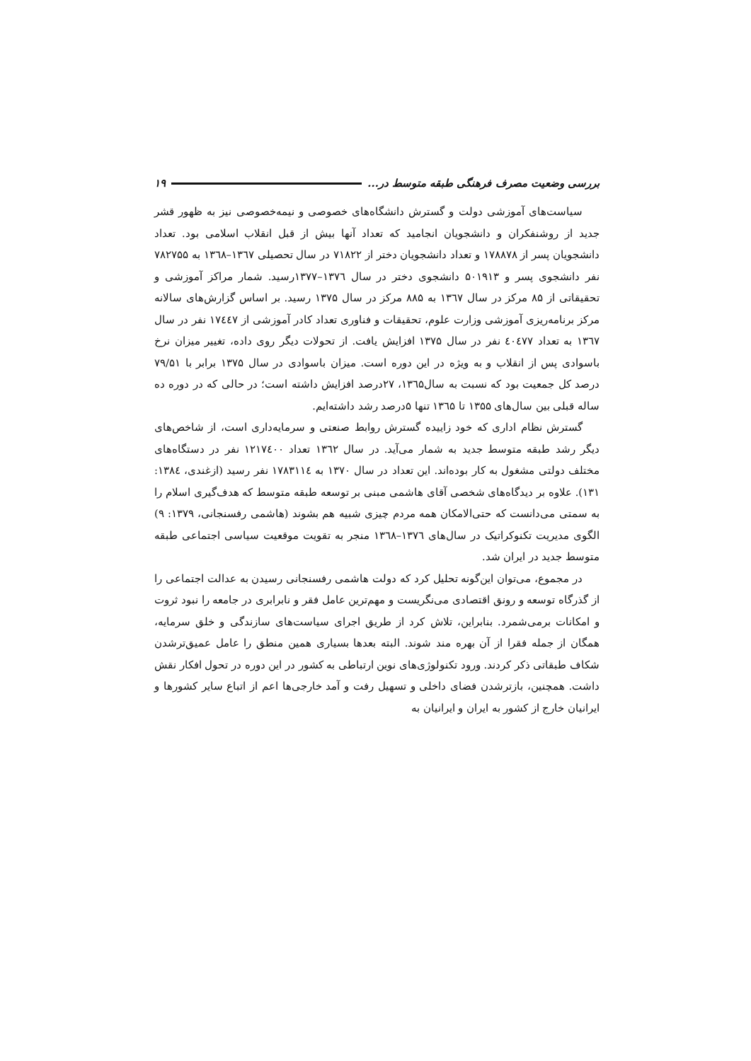بررسی وضعیت مصرف فرهنگی طبقه متوسط در... ۱۹
سیاست‌های آموزشی دولت و گسترش دانشگاه‌های خصوصی و نیمه‌خصوصی نیز به ظهور قشر جدید از روشنفکران و دانشجویان انجامید که تعداد آنها بیش از قبل انقلاب اسلامی بود. تعداد دانشجویان پسر از ۱۷۸۸۷۸ و تعداد دانشجویان دختر از ۷۱۸۲۲ در سال تحصیلی ۱۳٦۷–۱۳٦۸ به ۷۸۲۷۵۵ نفر دانشجوی پسر و ۵۰۱۹۱۳ دانشجوی دختر در سال ۱۳۷٦–۱۳۷۷رسید. شمار مراکز آموزشی و تحقیقاتی از ۸۵ مرکز در سال ۱۳٦۷ به ۸۸۵ مرکز در سال ۱۳۷۵ رسید. بر اساس گزارش‌های سالانه مرکز برنامه‌ریزی آموزشی وزارت علوم، تحقیقات و فناوری تعداد کادر آموزشی از ۱۷٤٤۷ نفر در سال ۱۳٦۷ به تعداد ٤۰٤۷۷ نفر در سال ۱۳۷۵ افزایش یافت. از تحولات دیگر روی داده، تغییر میزان نرخ باسوادی پس از انقلاب و به ویژه در این دوره است. میزان باسوادی در سال ۱۳۷۵ برابر با ۷۹/۵۱ درصد کل جمعیت بود که نسبت به سال۱۳٦۵، ۲۷درصد افزایش داشته است؛ در حالی که در دوره ده ساله قبلی بین سال‌های ۱۳۵۵ تا ۱۳٦۵ تنها ۵درصد رشد داشته‌ایم.
گسترش نظام اداری که خود زاییده گسترش روابط صنعتی و سرمایه‌داری است، از شاخص‌های دیگر رشد طبقه متوسط جدید به شمار می‌آید. در سال ۱۳٦۲ تعداد ۱۲۱۷٤۰۰ نفر در دستگاه‌های مختلف دولتی مشغول به کار بوده‌اند. این تعداد در سال ۱۳۷۰ به ۱۷۸۳۱۱٤ نفر رسید (ازغندی، ۱۳۸٤: ۱۳۱). علاوه بر دیدگاه‌های شخصی آقای هاشمی مبنی بر توسعه طبقه متوسط که هدف‌گیری اسلام را به سمتی می‌دانست که حتی‌الامکان همه مردم چیزی شبیه هم بشوند (هاشمی رفسنجانی، ۱۳۷۹: ۹) الگوی مدیریت تکنوکراتیک در سال‌های ۱۳۷٦–۱۳٦۸ منجر به تقویت موقعیت سیاسی اجتماعی طبقه متوسط جدید در ایران شد.
در مجموع، می‌توان این‌گونه تحلیل کرد که دولت هاشمی رفسنجانی رسیدن به عدالت اجتماعی را از گذرگاه توسعه و رونق اقتصادی می‌نگریست و مهم‌ترین عامل فقر و نابرابری در جامعه را نبود ثروت و امکانات برمی‌شمرد. بنابراین، تلاش کرد از طریق اجرای سیاست‌های سازندگی و خلق سرمایه، همگان از جمله فقرا از آن بهره مند شوند. البته بعدها بسیاری همین منطق را عامل عمیق‌ترشدن شکاف طبقاتی ذکر کردند. ورود تکنولوژی‌های نوین ارتباطی به کشور در این دوره در تحول افکار نقش داشت. همچنین، بازترشدن فضای داخلی و تسهیل رفت و آمد خارجی‌ها اعم از اتباع سایر کشورها و ایرانیان خارج از کشور به ایران و ایرانیان به